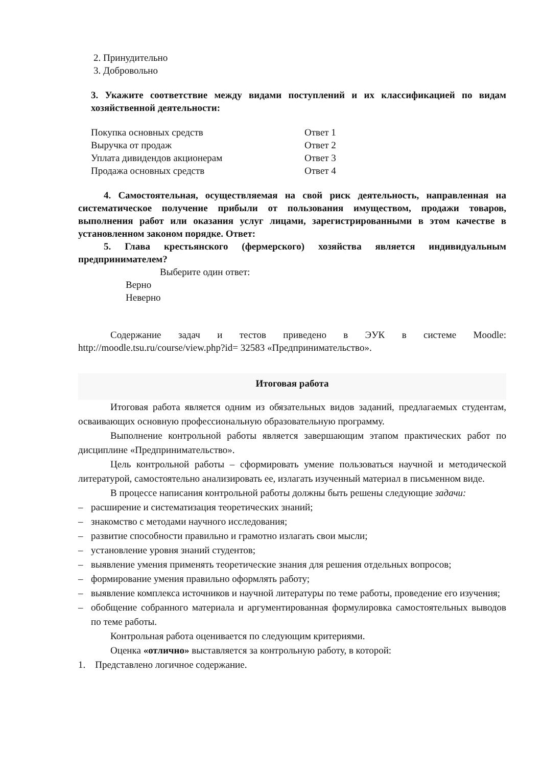2. Принудительно
3. Добровольно
3. Укажите соответствие между видами поступлений и их классификацией по видам хозяйственной деятельности:
Покупка основных средств Ответ 1
Выручка от продаж Ответ 2
Уплата дивидендов акционерам Ответ 3
Продажа основных средств Ответ 4
4. Самостоятельная, осуществляемая на свой риск деятельность, направленная на систематическое получение прибыли от пользования имуществом, продажи товаров, выполнения работ или оказания услуг лицами, зарегистрированными в этом качестве в установленном законом порядке. Ответ:
5. Глава крестьянского (фермерского) хозяйства является индивидуальным предпринимателем?
Выберите один ответ:
Верно
Неверно
Содержание задач и тестов приведено в ЭУК в системе Moodle: http://moodle.tsu.ru/course/view.php?id= 32583 «Предпринимательство».
Итоговая работа
Итоговая работа является одним из обязательных видов заданий, предлагаемых студентам, осваивающих основную профессиональную образовательную программу.
Выполнение контрольной работы является завершающим этапом практических работ по дисциплине «Предпринимательство».
Цель контрольной работы – сформировать умение пользоваться научной и методической литературой, самостоятельно анализировать ее, излагать изученный материал в письменном виде.
В процессе написания контрольной работы должны быть решены следующие задачи:
– расширение и систематизация теоретических знаний;
– знакомство с методами научного исследования;
– развитие способности правильно и грамотно излагать свои мысли;
– установление уровня знаний студентов;
– выявление умения применять теоретические знания для решения отдельных вопросов;
– формирование умения правильно оформлять работу;
– выявление комплекса источников и научной литературы по теме работы, проведение его изучения;
– обобщение собранного материала и аргументированная формулировка самостоятельных выводов по теме работы.
Контрольная работа оценивается по следующим критериями.
Оценка «отлично» выставляется за контрольную работу, в которой:
1. Представлено логичное содержание.